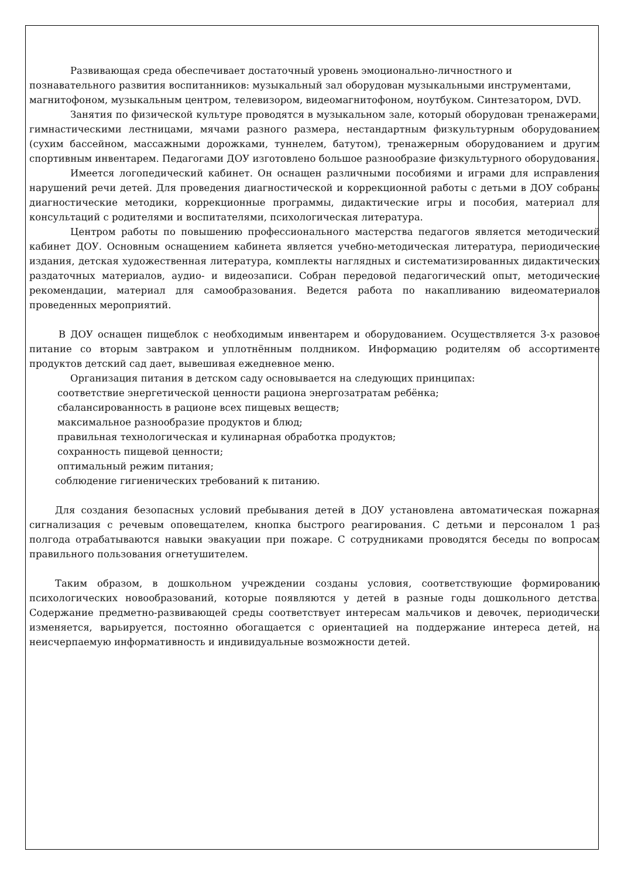Развивающая среда обеспечивает достаточный уровень эмоционально-личностного и познавательного развития воспитанников: музыкальный зал оборудован музыкальными инструментами, магнитофоном, музыкальным центром, телевизором, видеомагнитофоном, ноутбуком. Синтезатором, DVD.
Занятия по физической культуре проводятся в музыкальном зале, который оборудован тренажерами, гимнастическими лестницами, мячами разного размера, нестандартным физкультурным оборудованием (сухим бассейном, массажными дорожками, туннелем, батутом), тренажерным оборудованием и другим спортивным инвентарем. Педагогами ДОУ изготовлено большое разнообразие физкультурного оборудования.
Имеется логопедический кабинет. Он оснащен различными пособиями и играми для исправления нарушений речи детей. Для проведения диагностической и коррекционной работы с детьми в ДОУ собраны диагностические методики, коррекционные программы, дидактические игры и пособия, материал для консультаций с родителями и воспитателями, психологическая литература.
Центром работы по повышению профессионального мастерства педагогов является методический кабинет ДОУ. Основным оснащением кабинета является учебно-методическая литература, периодические издания, детская художественная литература, комплекты наглядных и систематизированных дидактических раздаточных материалов, аудио- и видеозаписи. Собран передовой педагогический опыт, методические рекомендации, материал для самообразования. Ведется работа по накапливанию видеоматериалов проведенных мероприятий.
В ДОУ оснащен пищеблок с необходимым инвентарем и оборудованием. Осуществляется 3-х разовое питание со вторым завтраком и уплотнённым полдником. Информацию родителям об ассортименте продуктов детский сад дает, вывешивая ежедневное меню.
Организация питания в детском саду основывается на следующих принципах:
соответствие энергетической ценности рациона энергозатратам ребёнка;
сбалансированность в рационе всех пищевых веществ;
максимальное разнообразие продуктов и блюд;
правильная технологическая и кулинарная обработка продуктов;
сохранность пищевой ценности;
оптимальный режим питания;
соблюдение гигиенических требований к питанию.
Для создания безопасных условий пребывания детей в ДОУ установлена автоматическая пожарная сигнализация с речевым оповещателем, кнопка быстрого реагирования. С детьми и персоналом 1 раз полгода отрабатываются навыки эвакуации при пожаре. С сотрудниками проводятся беседы по вопросам правильного пользования огнетушителем.
Таким образом, в дошкольном учреждении созданы условия, соответствующие формированию психологических новообразований, которые появляются у детей в разные годы дошкольного детства. Содержание предметно-развивающей среды соответствует интересам мальчиков и девочек, периодически изменяется, варьируется, постоянно обогащается с ориентацией на поддержание интереса детей, на неисчерпаемую информативность и индивидуальные возможности детей.